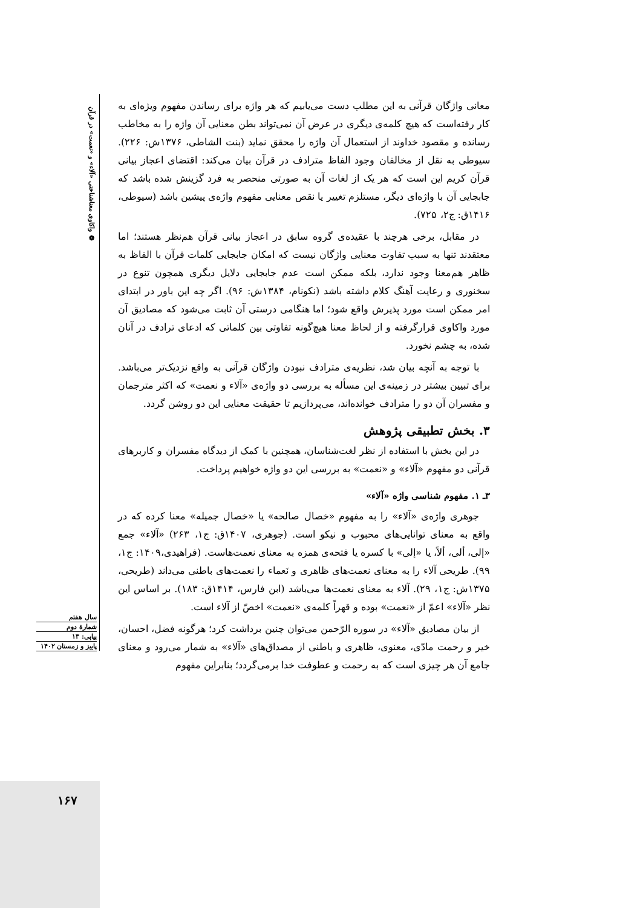❁ واکاوی معناشناختی «آلاء» و «نعمت» در قرآن
معانی واژگان قرآنی به این مطلب دست می‌یابیم که هر واژه برای رساندن مفهوم ویژه‌ای به کار رفته‌است که هیچ کلمه‌ی دیگری در عرض آن نمی‌تواند بطن معنایی آن واژه را به مخاطب رسانده و مقصود خداوند از استعمال آن واژه را محقق نماید (بنت الشاطی، ۱۳۷۶ش: ۲۲۶). سیوطی به نقل از مخالفان وجود الفاظ مترادف در قرآن بیان می‌کند: اقتضای اعجاز بیانی قرآن کریم این است که هر یک از لغات آن به صورتی منحصر به فرد گزینش شده باشد که جابجایی آن با واژه‌ای دیگر، مستلزم تغییر یا نقص معنایی مفهوم واژه‌ی پیشین باشد (سیوطی، ۱۴۱۶ق: ج۲، ۷۲۵).
در مقابل، برخی هرچند با عقیده‌ی گروه سابق در اعجاز بیانی قرآن هم‌نظر هستند؛ اما معتقدند تنها به سبب تفاوت معنایی واژگان نیست که امکان جابجایی کلمات قرآن با الفاظ به ظاهر هم‌معنا وجود ندارد، بلکه ممکن است عدم جابجایی دلایل دیگری همچون تنوع در سخنوری و رعایت آهنگ کلام داشته باشد (نکونام، ۱۳۸۴ش: ۹۶). اگر چه این باور در ابتدای امر ممکن است مورد پذیرش واقع شود؛ اما هنگامی درستی آن ثابت می‌شود که مصادیق آن مورد واکاوی قرارگرفته و از لحاظ معنا هیچ‌گونه تفاوتی بین کلماتی که ادعای ترادف در آنان شده، به چشم نخورد.
با توجه به آنچه بیان شد، نظریه‌ی مترادف نبودن واژگان قرآنی به واقع نزدیک‌تر می‌باشد. برای تبیین بیشتر در زمینه‌ی این مسأله به بررسی دو واژه‌ی «آلاء و نعمت» که اکثر مترجمان و مفسران آن دو را مترادف خوانده‌اند، می‌پردازیم تا حقیقت معنایی این دو روشن گردد.
۳. بخش تطبیقی پژوهش
در این بخش با استفاده از نظر لغت‌شناسان، همچنین با کمک از دیدگاه مفسران و کاربرهای قرآنی دو مفهوم «آلاء» و «نعمت» به بررسی این دو واژه خواهیم پرداخت.
۳ـ ۱. مفهوم شناسی واژه «آلاء»
جوهری واژه‌ی «آلاء» را به مفهوم «خصال صالحه» یا «خصال جمیله» معنا کرده که در واقع به معنای توانایی‌های محبوب و نیکو است. (جوهری، ۱۴۰۷ق: ج۱، ۲۶۳) «آلاء» جمع «إلی، ألی، ألاً، یا «إلی» با کسره یا فتحه‌ی همزه به معنای نعمت‌هاست. (فراهیدی،۱۴۰۹: ج۱، ۹۹). طریحی آلاء را به معنای نعمت‌های ظاهری و نَعماء را نعمت‌های باطنی می‌داند (طریحی، ۱۳۷۵ش: ج۱، ۲۹). آلاء به معنای نعمت‌ها می‌باشد (ابن فارس، ۱۴۱۴ق: ۱۸۳). بر اساس این نظر «آلاء» اعمّ از «نعمت» بوده و قهراً کلمه‌ی «نعمت» اخصّ از آلاء است.
از بیان مصادیق «آلاء» در سوره الرّحمن می‌توان چنین برداشت کرد؛ هرگونه فضل، احسان، خیر و رحمت مادّی، معنوی، ظاهری و باطنی از مصداق‌های «آلاء» به شمار می‌رود و معنای جامع آن هر چیزی است که به رحمت و عطوفت خدا برمی‌گردد؛ بنابراین مفهوم
سال هفتم
شمارهٔ دوم
پیاپی: ۱۳
پاییز و زمستان ۱۴۰۲
۱۶۷